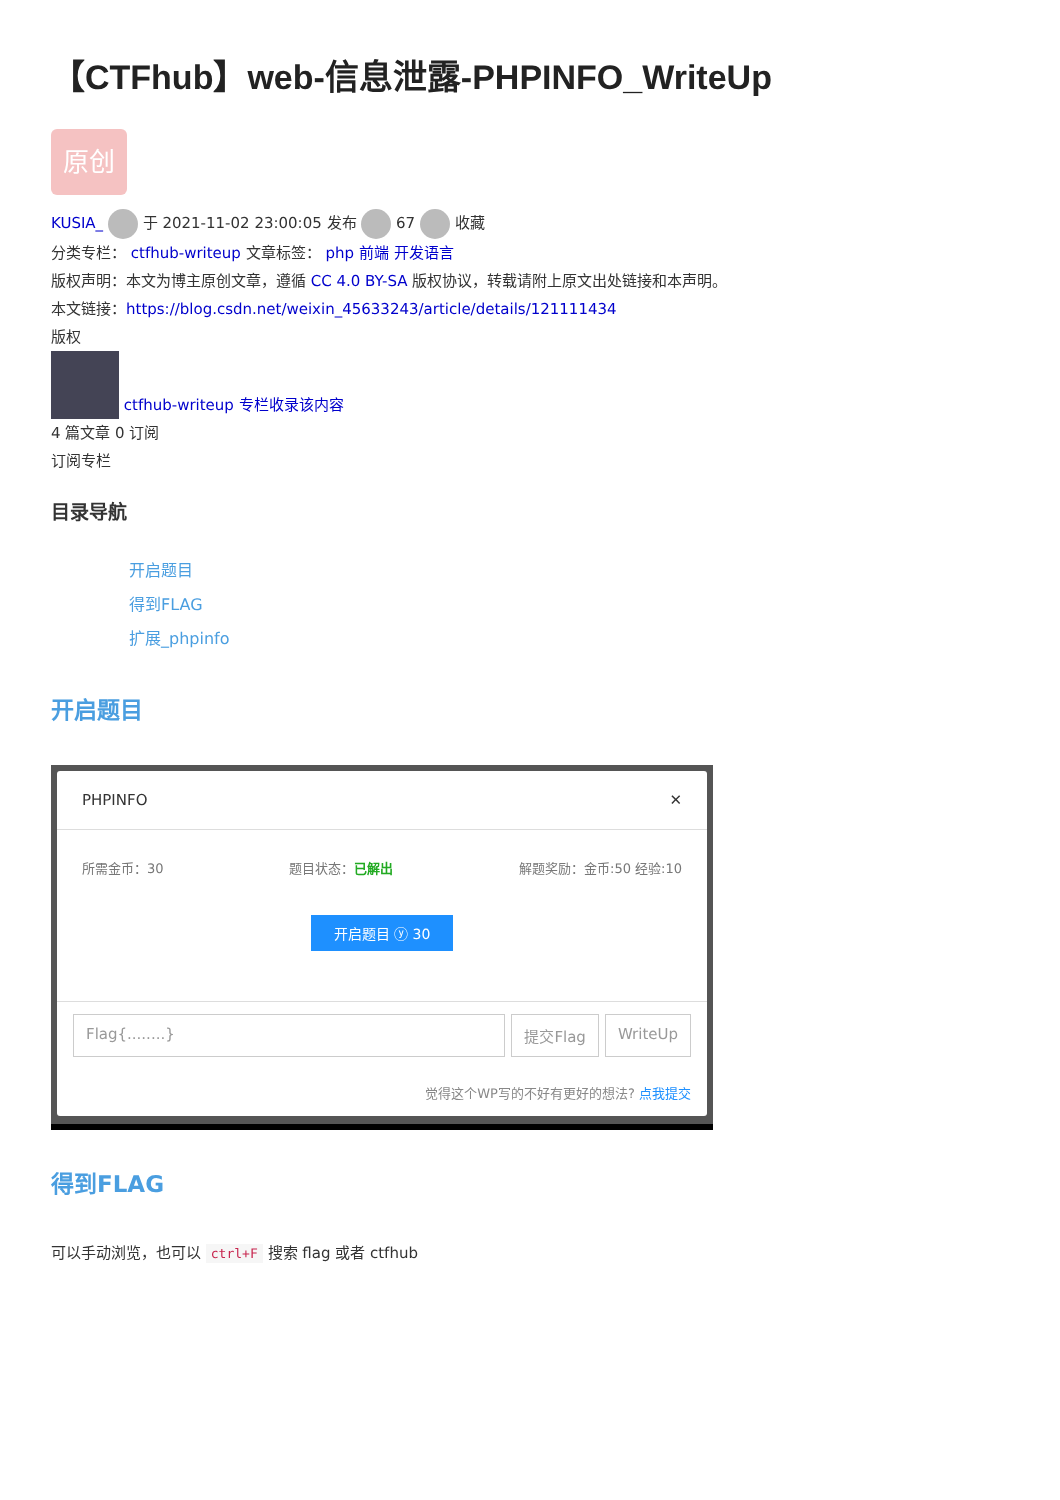【CTFhub】web-信息泄露-PHPINFO_WriteUp
原创
KUSIA_ 于 2021-11-02 23:00:05 发布 67 收藏
分类专栏： ctfhub-writeup 文章标签： php 前端 开发语言
版权声明：本文为博主原创文章，遵循 CC 4.0 BY-SA 版权协议，转载请附上原文出处链接和本声明。
本文链接：https://blog.csdn.net/weixin_45633243/article/details/121111434
版权
ctfhub-writeup 专栏收录该内容
4 篇文章 0 订阅
订阅专栏
目录导航
开启题目
得到FLAG
扩展_phpinfo
开启题目
PHPINFO ✕
所需金币：30 题目状态：已解出 解题奖励：金币:50 经验:10
开启题目 ⓨ 30
Flag{........} 提交Flag WriteUp
觉得这个WP写的不好有更好的想法? 点我提交
得到FLAG
可以手动浏览，也可以 ctrl+F 搜索 flag 或者 ctfhub